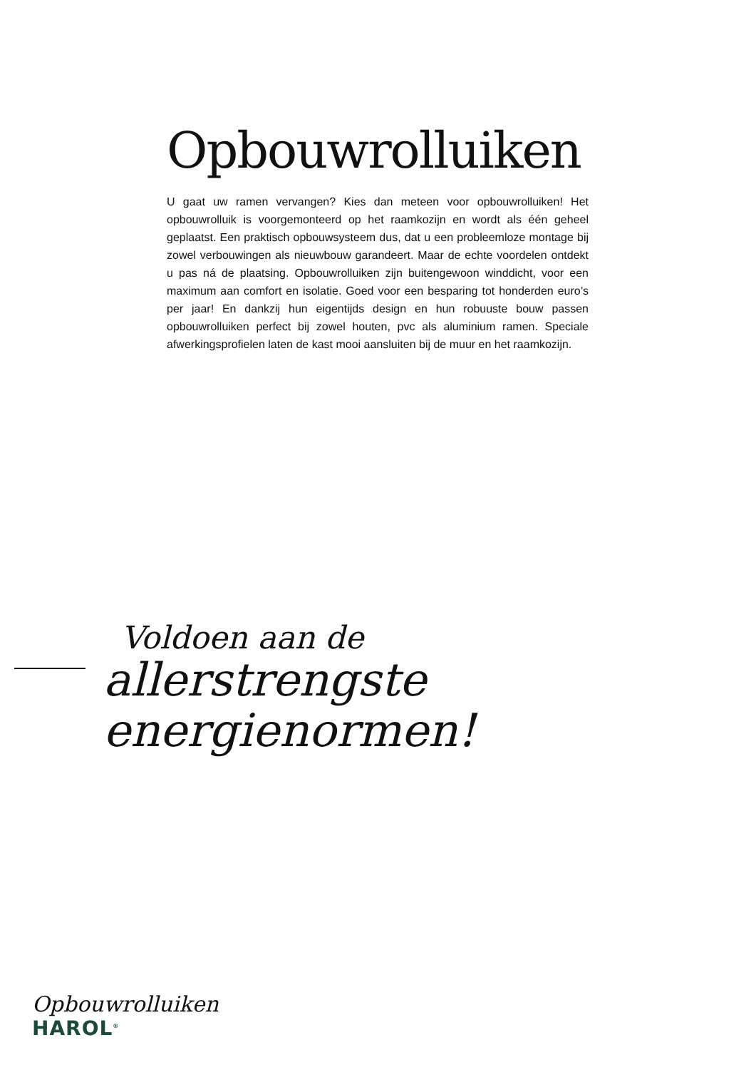Opbouwrolluiken
U gaat uw ramen vervangen? Kies dan meteen voor opbouwrolluiken! Het opbouwrolluik is voorgemonteerd op het raamkozijn en wordt als één geheel geplaatst. Een praktisch opbouwsysteem dus, dat u een probleemloze montage bij zowel verbouwingen als nieuwbouw garandeert. Maar de echte voordelen ontdekt u pas ná de plaatsing. Opbouwrolluiken zijn buitengewoon winddicht, voor een maximum aan comfort en isolatie. Goed voor een besparing tot honderden euro’s per jaar! En dankzij hun eigentijds design en hun robuuste bouw passen opbouwrolluiken perfect bij zowel houten, pvc als aluminium ramen. Speciale afwerkingsprofielen laten de kast mooi aansluiten bij de muur en het raamkozijn.
Voldoen aan de
allerstrengste
energienormen!
Opbouwrolluiken
HAROL<sup>®</sup>